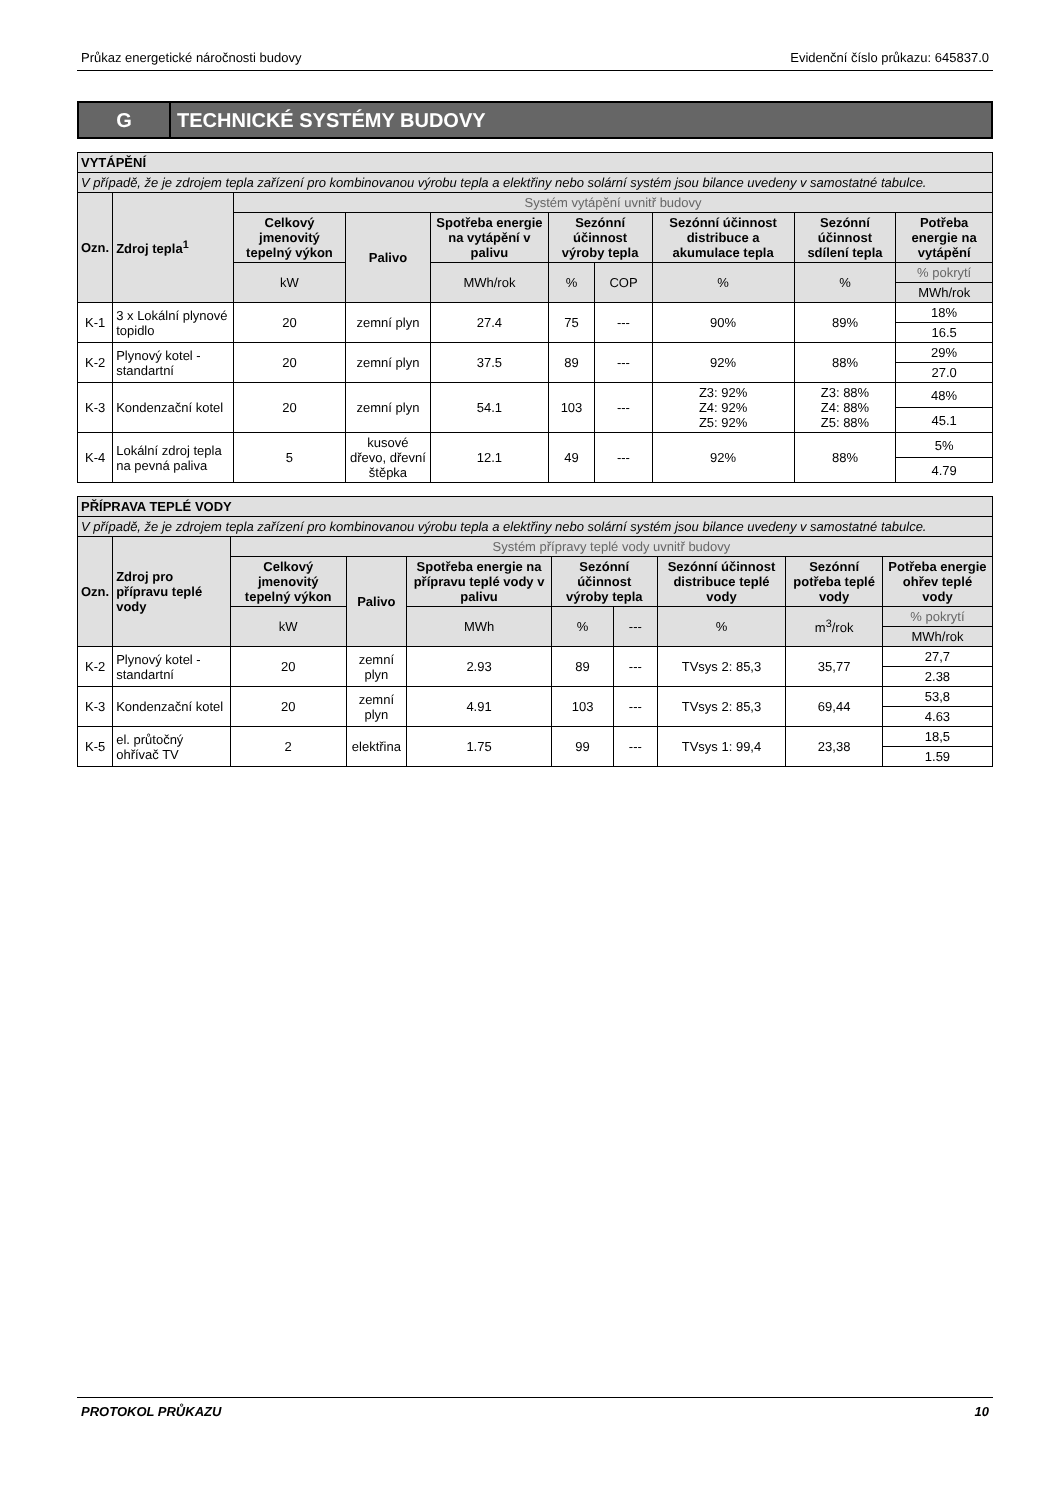Průkaz energetické náročnosti budovy Evidenční číslo průkazu: 645837.0
G
TECHNICKÉ SYSTÉMY BUDOVY
| VYTÁPĚNÍ | | | | | | | | | |
| --- | --- | --- | --- | --- | --- | --- | --- | --- | --- |
| V případě, že je zdrojem tepla zařízení pro kombinovanou výrobu tepla a elektřiny nebo solární systém jsou bilance uvedeny v samostatné tabulce. | | | | | | | | | |
| Ozn. | Zdroj tepla<sup>1</sup> | Systém vytápění uvnitř budovy | | | | | | | |
| | | Celkový jmenovitý tepelný výkon | Palivo | Spotřeba energie na vytápění v palivu | Sezónní účinnost výroby tepla | | Sezónní účinnost distribuce a akumulace tepla | Sezónní účinnost sdílení tepla | Potřeba energie na vytápění |
| | | kW | | MWh/rok | % | COP | % | % | % pokrytí |
| | | | | | | | | | MWh/rok |
| K-1 | 3 x Lokální plynové topidlo | 20 | zemní plyn | 27.4 | 75 | --- | 90% | 89% | 18% |
| | | | | | | | | | 16.5 |
| K-2 | Plynový kotel - standartní | 20 | zemní plyn | 37.5 | 89 | --- | 92% | 88% | 29% |
| | | | | | | | | | 27.0 |
| K-3 | Kondenzační kotel | 20 | zemní plyn | 54.1 | 103 | --- | Z3: 92% Z4: 92% Z5: 92% | Z3: 88% Z4: 88% Z5: 88% | 48% |
| | | | | | | | | | 45.1 |
| K-4 | Lokální zdroj tepla na pevná paliva | 5 | kusové dřevo, dřevní štěpka | 12.1 | 49 | --- | 92% | 88% | 5% |
| | | | | | | | | | 4.79 |
| PŘÍPRAVA TEPLÉ VODY | | | | | | | | | |
| --- | --- | --- | --- | --- | --- | --- | --- | --- | --- |
| V případě, že je zdrojem tepla zařízení pro kombinovanou výrobu tepla a elektřiny nebo solární systém jsou bilance uvedeny v samostatné tabulce. | | | | | | | | | |
| Ozn. | Zdroj pro přípravu teplé vody | Systém přípravy teplé vody uvnitř budovy | | | | | | | |
| | | Celkový jmenovitý tepelný výkon | Palivo | Spotřeba energie na přípravu teplé vody v palivu | Sezónní účinnost výroby tepla | | Sezónní účinnost distribuce teplé vody | Sezónní potřeba teplé vody | Potřeba energie ohřev teplé vody |
| | | kW | | MWh | % | --- | % | m<sup>3</sup>/rok | % pokrytí |
| | | | | | | | | | MWh/rok |
| K-2 | Plynový kotel - standartní | 20 | zemní plyn | 2.93 | 89 | --- | TVsys 2: 85,3 | 35,77 | 27,7 |
| | | | | | | | | | 2.38 |
| K-3 | Kondenzační kotel | 20 | zemní plyn | 4.91 | 103 | --- | TVsys 2: 85,3 | 69,44 | 53,8 |
| | | | | | | | | | 4.63 |
| K-5 | el. průtočný ohřívač TV | 2 | elektřina | 1.75 | 99 | --- | TVsys 1: 99,4 | 23,38 | 18,5 |
| | | | | | | | | | 1.59 |
PROTOKOL PRŮKAZU 10